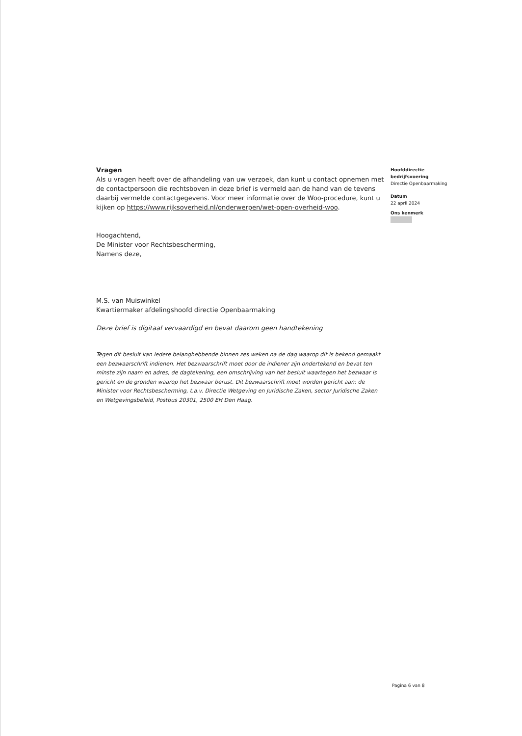Vragen
Als u vragen heeft over de afhandeling van uw verzoek, dan kunt u contact opnemen met de contactpersoon die rechtsboven in deze brief is vermeld aan de hand van de tevens daarbij vermelde contactgegevens. Voor meer informatie over de Woo-procedure, kunt u kijken op https://www.rijksoverheid.nl/onderwerpen/wet-open-overheid-woo.
Hoogachtend,
De Minister voor Rechtsbescherming,
Namens deze,
M.S. van Muiswinkel
Kwartiermaker afdelingshoofd directie Openbaarmaking
Deze brief is digitaal vervaardigd en bevat daarom geen handtekening
Tegen dit besluit kan iedere belanghebbende binnen zes weken na de dag waarop dit is bekend gemaakt een bezwaarschrift indienen. Het bezwaarschrift moet door de indiener zijn ondertekend en bevat ten minste zijn naam en adres, de dagtekening, een omschrijving van het besluit waartegen het bezwaar is gericht en de gronden waarop het bezwaar berust. Dit bezwaarschrift moet worden gericht aan: de Minister voor Rechtsbescherming, t.a.v. Directie Wetgeving en Juridische Zaken, sector Juridische Zaken en Wetgevingsbeleid, Postbus 20301, 2500 EH Den Haag.
Hoofddirectie
bedrijfsvoering
Directie Openbaarmaking
Datum
22 april 2024
Ons kenmerk
Pagina 6 van 8